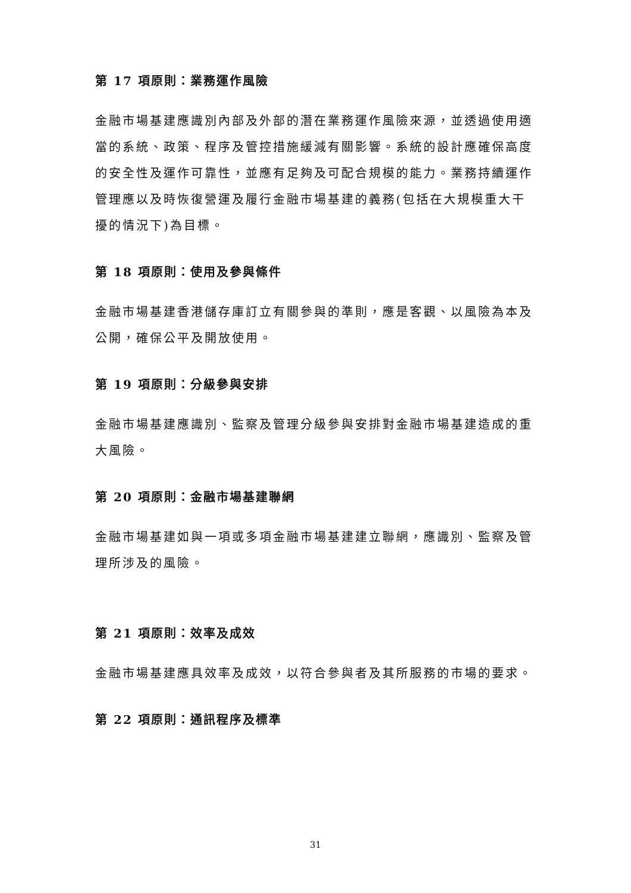第 17 項原則：業務運作風險
金融市場基建應識別內部及外部的潛在業務運作風險來源，並透過使用適當的系統、政策、程序及管控措施緩減有關影響。系統的設計應確保高度的安全性及運作可靠性，並應有足夠及可配合規模的能力。業務持續運作管理應以及時恢復營運及履行金融市場基建的義務(包括在大規模重大干擾的情況下)為目標。
第 18 項原則：使用及參與條件
金融市場基建香港儲存庫訂立有關參與的準則，應是客觀、以風險為本及公開，確保公平及開放使用。
第 19 項原則：分級參與安排
金融市場基建應識別、監察及管理分級參與安排對金融市場基建造成的重大風險。
第 20 項原則：金融市場基建聯網
金融市場基建如與一項或多項金融市場基建建立聯網，應識別、監察及管理所涉及的風險。
第 21 項原則：效率及成效
金融市場基建應具效率及成效，以符合參與者及其所服務的市場的要求。
第 22 項原則：通訊程序及標準
31